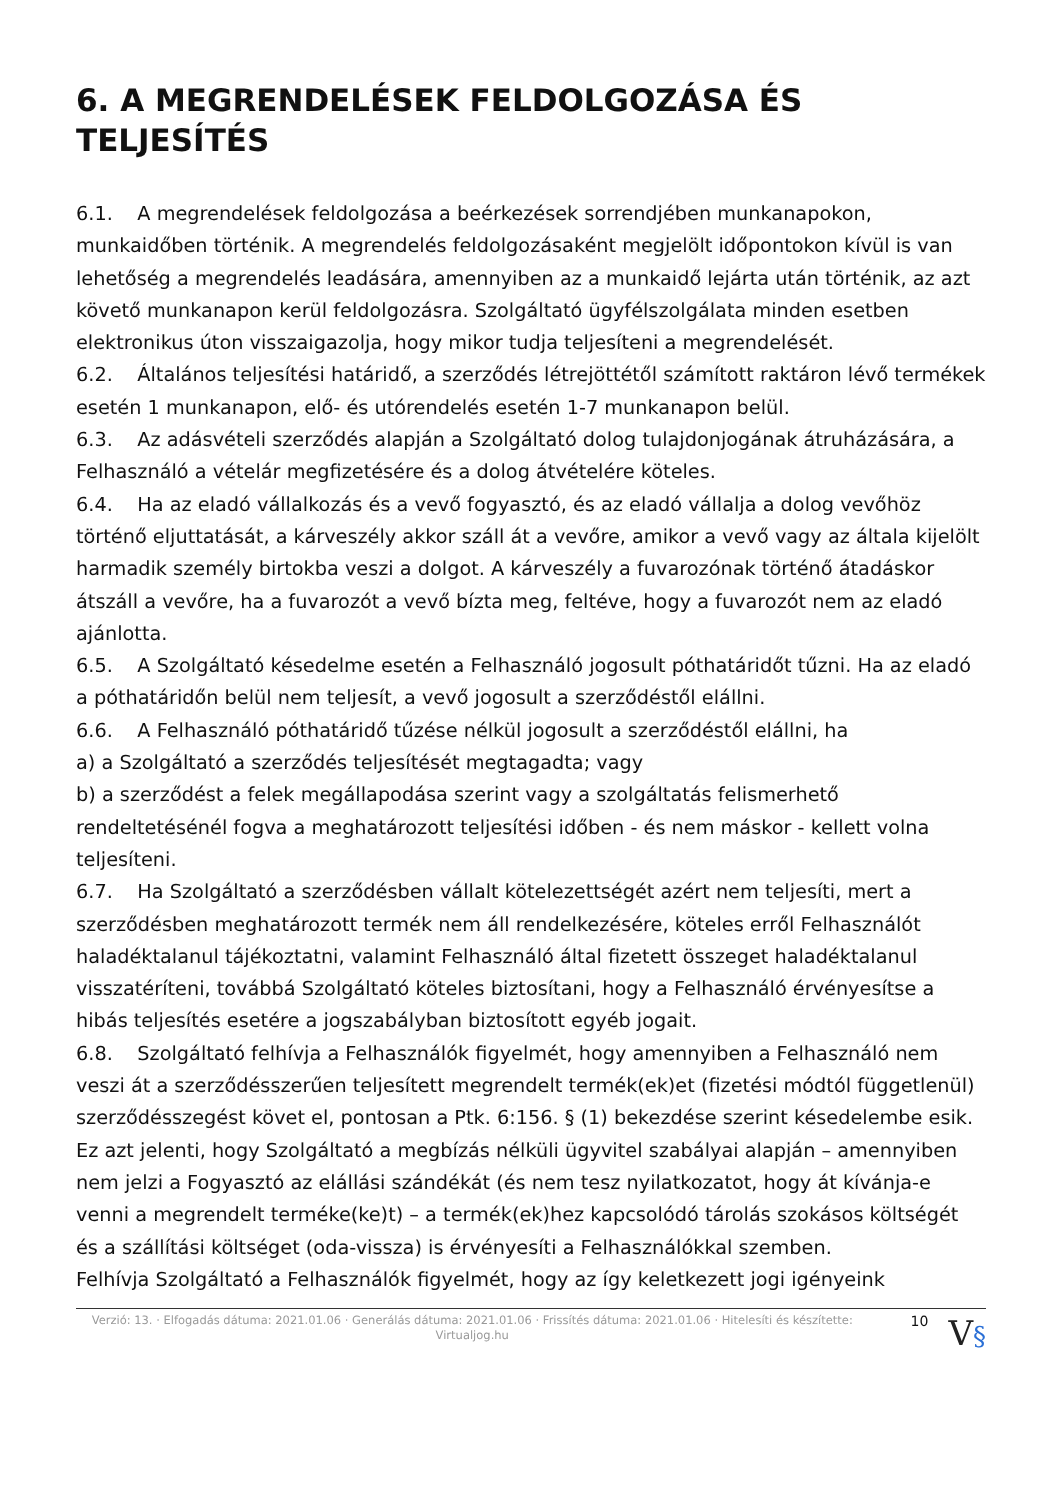6. A MEGRENDELÉSEK FELDOLGOZÁSA ÉS TELJESÍTÉS
6.1. A megrendelések feldolgozása a beérkezések sorrendjében munkanapokon, munkaidőben történik. A megrendelés feldolgozásaként megjelölt időpontokon kívül is van lehetőség a megrendelés leadására, amennyiben az a munkaidő lejárta után történik, az azt követő munkanapon kerül feldolgozásra. Szolgáltató ügyfélszolgálata minden esetben elektronikus úton visszaigazolja, hogy mikor tudja teljesíteni a megrendelését.
6.2. Általános teljesítési határidő, a szerződés létrejöttétől számított raktáron lévő termékek esetén 1 munkanapon, elő- és utórendelés esetén 1-7 munkanapon belül.
6.3. Az adásvételi szerződés alapján a Szolgáltató dolog tulajdonjogának átruházására, a Felhasználó a vételár megfizetésére és a dolog átvételére köteles.
6.4. Ha az eladó vállalkozás és a vevő fogyasztó, és az eladó vállalja a dolog vevőhöz történő eljuttatását, a kárveszély akkor száll át a vevőre, amikor a vevő vagy az általa kijelölt harmadik személy birtokba veszi a dolgot. A kárveszély a fuvarozónak történő átadáskor átszáll a vevőre, ha a fuvarozót a vevő bízta meg, feltéve, hogy a fuvarozót nem az eladó ajánlotta.
6.5. A Szolgáltató késedelme esetén a Felhasználó jogosult póthatáridőt tűzni. Ha az eladó a póthatáridőn belül nem teljesít, a vevő jogosult a szerződéstől elállni.
6.6. A Felhasználó póthatáridő tűzése nélkül jogosult a szerződéstől elállni, ha
a) a Szolgáltató a szerződés teljesítését megtagadta; vagy
b) a szerződést a felek megállapodása szerint vagy a szolgáltatás felismerhető rendeltetésénél fogva a meghatározott teljesítési időben - és nem máskor - kellett volna teljesíteni.
6.7. Ha Szolgáltató a szerződésben vállalt kötelezettségét azért nem teljesíti, mert a szerződésben meghatározott termék nem áll rendelkezésére, köteles erről Felhasználót haladéktalanul tájékoztatni, valamint Felhasználó által fizetett összeget haladéktalanul visszatéríteni, továbbá Szolgáltató köteles biztosítani, hogy a Felhasználó érvényesítse a hibás teljesítés esetére a jogszabályban biztosított egyéb jogait.
6.8. Szolgáltató felhívja a Felhasználók figyelmét, hogy amennyiben a Felhasználó nem veszi át a szerződésszerűen teljesített megrendelt termék(ek)et (fizetési módtól függetlenül) szerződésszegést követ el, pontosan a Ptk. 6:156. § (1) bekezdése szerint késedelembe esik.
Ez azt jelenti, hogy Szolgáltató a megbízás nélküli ügyvitel szabályai alapján – amennyiben nem jelzi a Fogyasztó az elállási szándékát (és nem tesz nyilatkozatot, hogy át kívánja-e venni a megrendelt terméke(ke)t) – a termék(ek)hez kapcsolódó tárolás szokásos költségét és a szállítási költséget (oda-vissza) is érvényesíti a Felhasználókkal szemben.
Felhívja Szolgáltató a Felhasználók figyelmét, hogy az így keletkezett jogi igényeink
Verzió: 13. · Elfogadás dátuma: 2021.01.06 · Generálás dátuma: 2021.01.06 · Frissítés dátuma: 2021.01.06 · Hitelesíti és készítette: Virtualjog.hu
10
V§